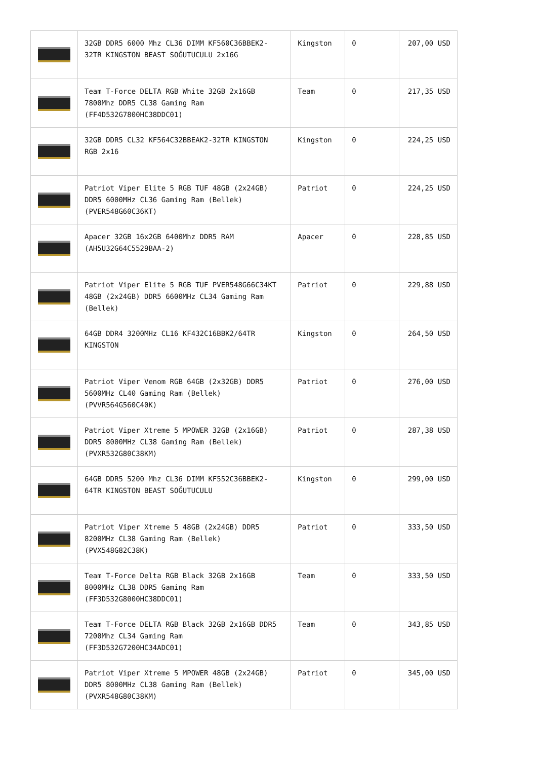| | 32GB DDR5 6000 Mhz CL36 DIMM KF560C36BBEK2-32TR KINGSTON BEAST SOĞUTUCULU 2x16G | Kingston | 0 | 207,00 USD |
| | Team T-Force DELTA RGB White 32GB 2x16GB 7800Mhz DDR5 CL38 Gaming Ram (FF4D532G7800HC38DDC01) | Team | 0 | 217,35 USD |
| | 32GB DDR5 CL32 KF564C32BBEAK2-32TR KINGSTON RGB 2x16 | Kingston | 0 | 224,25 USD |
| | Patriot Viper Elite 5 RGB TUF 48GB (2x24GB) DDR5 6000MHz CL36 Gaming Ram (Bellek) (PVER548G60C36KT) | Patriot | 0 | 224,25 USD |
| | Apacer 32GB 16x2GB 6400Mhz DDR5 RAM (AH5U32G64C5529BAA-2) | Apacer | 0 | 228,85 USD |
| | Patriot Viper Elite 5 RGB TUF PVER548G66C34KT 48GB (2x24GB) DDR5 6600MHz CL34 Gaming Ram (Bellek) | Patriot | 0 | 229,88 USD |
| | 64GB DDR4 3200MHz CL16 KF432C16BBK2/64TR KINGSTON | Kingston | 0 | 264,50 USD |
| | Patriot Viper Venom RGB 64GB (2x32GB) DDR5 5600MHz CL40 Gaming Ram (Bellek) (PVVR564G560C40K) | Patriot | 0 | 276,00 USD |
| | Patriot Viper Xtreme 5 MPOWER 32GB (2x16GB) DDR5 8000MHz CL38 Gaming Ram (Bellek) (PVXR532G80C38KM) | Patriot | 0 | 287,38 USD |
| | 64GB DDR5 5200 Mhz CL36 DIMM KF552C36BBEK2-64TR KINGSTON BEAST SOĞUTUCULU | Kingston | 0 | 299,00 USD |
| | Patriot Viper Xtreme 5 48GB (2x24GB) DDR5 8200MHz CL38 Gaming Ram (Bellek) (PVX548G82C38K) | Patriot | 0 | 333,50 USD |
| | Team T-Force Delta RGB Black 32GB 2x16GB 8000MHz CL38 DDR5 Gaming Ram (FF3D532G8000HC38DDC01) | Team | 0 | 333,50 USD |
| | Team T-Force DELTA RGB Black 32GB 2x16GB DDR5 7200Mhz CL34 Gaming Ram (FF3D532G7200HC34ADC01) | Team | 0 | 343,85 USD |
| | Patriot Viper Xtreme 5 MPOWER 48GB (2x24GB) DDR5 8000MHz CL38 Gaming Ram (Bellek) (PVXR548G80C38KM) | Patriot | 0 | 345,00 USD |